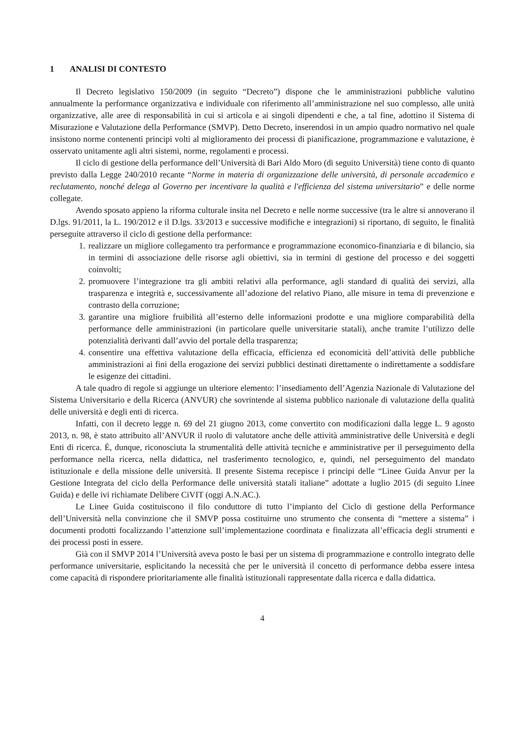1 ANALISI DI CONTESTO
Il Decreto legislativo 150/2009 (in seguito “Decreto”) dispone che le amministrazioni pubbliche valutino annualmente la performance organizzativa e individuale con riferimento all’amministrazione nel suo complesso, alle unità organizzative, alle aree di responsabilità in cui si articola e ai singoli dipendenti e che, a tal fine, adottino il Sistema di Misurazione e Valutazione della Performance (SMVP). Detto Decreto, inserendosi in un ampio quadro normativo nel quale insistono norme contenenti principi volti al miglioramento dei processi di pianificazione, programmazione e valutazione, è osservato unitamente agli altri sistemi, norme, regolamenti e processi.
Il ciclo di gestione della performance dell’Università di Bari Aldo Moro (di seguito Università) tiene conto di quanto previsto dalla Legge 240/2010 recante “Norme in materia di organizzazione delle università, di personale accademico e reclutamento, nonché delega al Governo per incentivare la qualità e l'efficienza del sistema universitario” e delle norme collegate.
Avendo sposato appieno la riforma culturale insita nel Decreto e nelle norme successive (tra le altre si annoverano il D.lgs. 91/2011, la L. 190/2012 e il D.lgs. 33/2013 e successive modifiche e integrazioni) si riportano, di seguito, le finalità perseguite attraverso il ciclo di gestione della performance:
1. realizzare un migliore collegamento tra performance e programmazione economico-finanziaria e di bilancio, sia in termini di associazione delle risorse agli obiettivi, sia in termini di gestione del processo e dei soggetti coinvolti;
2. promuovere l’integrazione tra gli ambiti relativi alla performance, agli standard di qualità dei servizi, alla trasparenza e integrità e, successivamente all’adozione del relativo Piano, alle misure in tema di prevenzione e contrasto della corruzione;
3. garantire una migliore fruibilità all’esterno delle informazioni prodotte e una migliore comparabilità della performance delle amministrazioni (in particolare quelle universitarie statali), anche tramite l’utilizzo delle potenzialità derivanti dall’avvio del portale della trasparenza;
4. consentire una effettiva valutazione della efficacia, efficienza ed economicità dell’attività delle pubbliche amministrazioni ai fini della erogazione dei servizi pubblici destinati direttamente o indirettamente a soddisfare le esigenze dei cittadini.
A tale quadro di regole si aggiunge un ulteriore elemento: l’insediamento dell’Agenzia Nazionale di Valutazione del Sistema Universitario e della Ricerca (ANVUR) che sovrintende al sistema pubblico nazionale di valutazione della qualità delle università e degli enti di ricerca.
Infatti, con il decreto legge n. 69 del 21 giugno 2013, come convertito con modificazioni dalla legge L. 9 agosto 2013, n. 98, è stato attribuito all’ANVUR il ruolo di valutatore anche delle attività amministrative delle Università e degli Enti di ricerca. È, dunque, riconosciuta la strumentalità delle attività tecniche e amministrative per il perseguimento della performance nella ricerca, nella didattica, nel trasferimento tecnologico, e, quindi, nel perseguimento del mandato istituzionale e della missione delle università. Il presente Sistema recepisce i principi delle “Linee Guida Anvur per la Gestione Integrata del ciclo della Performance delle università statali italiane” adottate a luglio 2015 (di seguito Linee Guida) e delle ivi richiamate Delibere CiVIT (oggi A.N.AC.).
Le Linee Guida costituiscono il filo conduttore di tutto l’impianto del Ciclo di gestione della Performance dell’Università nella convinzione che il SMVP possa costituirne uno strumento che consenta di “mettere a sistema” i documenti prodotti focalizzando l’attenzione sull’implementazione coordinata e finalizzata all’efficacia degli strumenti e dei processi posti in essere.
Già con il SMVP 2014 l’Università aveva posto le basi per un sistema di programmazione e controllo integrato delle performance universitarie, esplicitando la necessità che per le università il concetto di performance debba essere intesa come capacità di rispondere prioritariamente alle finalità istituzionali rappresentate dalla ricerca e dalla didattica.
4